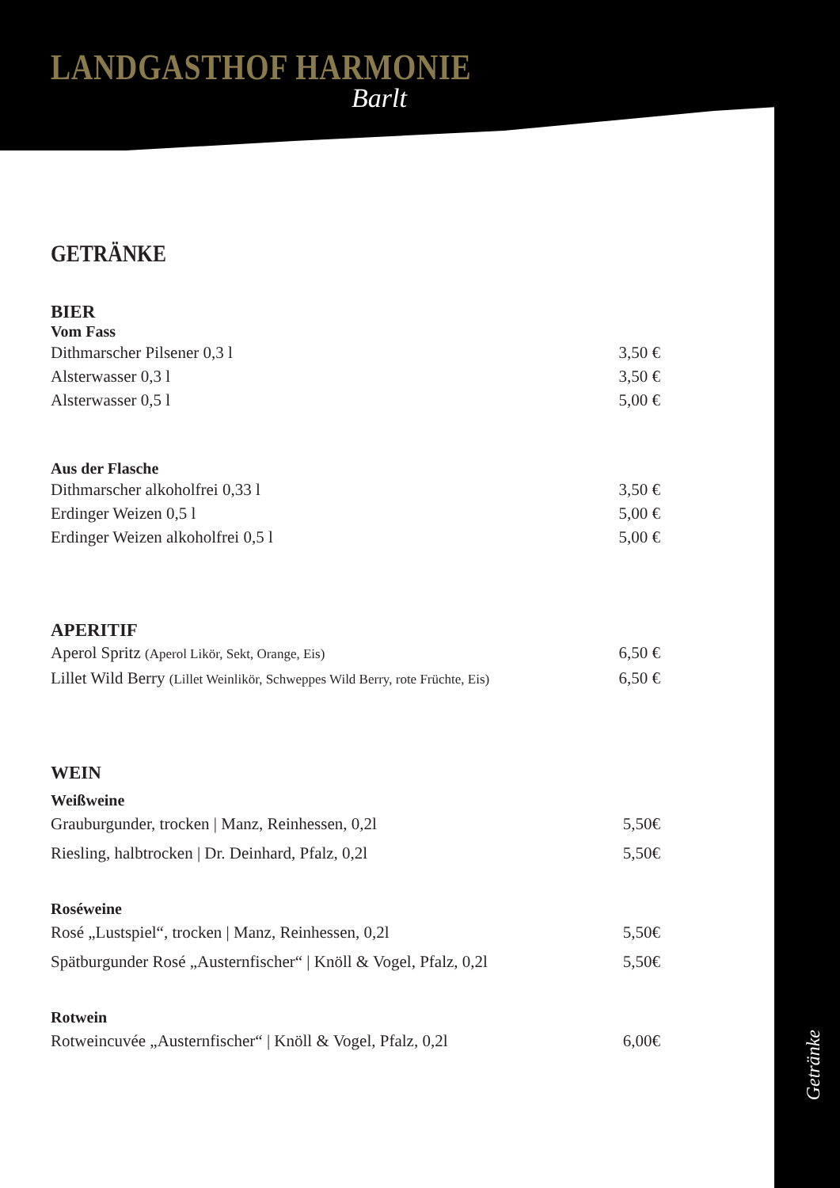LANDGASTHOF HARMONIE
Barlt
GETRÄNKE
BIER
Vom Fass
Dithmarscher Pilsener 0,3 l 3,50 €
Alsterwasser 0,3 l 3,50 €
Alsterwasser 0,5 l 5,00 €
Aus der Flasche
Dithmarscher alkoholfrei 0,33 l 3,50 €
Erdinger Weizen 0,5 l 5,00 €
Erdinger Weizen alkoholfrei 0,5 l 5,00 €
APERITIF
Aperol Spritz (Aperol Likör, Sekt, Orange, Eis) 6,50 €
Lillet Wild Berry (Lillet Weinlikör, Schweppes Wild Berry, rote Früchte, Eis) 6,50 €
WEIN
Weißweine
Grauburgunder, trocken | Manz, Reinhessen, 0,2l 5,50€
Riesling, halbtrocken | Dr. Deinhard, Pfalz, 0,2l 5,50€
Roséweine
Rosé „Lustspiel“, trocken | Manz, Reinhessen, 0,2l 5,50€
Spätburgunder Rosé „Austernfischer“ | Knöll & Vogel, Pfalz, 0,2l 5,50€
Rotwein
Rotweincuvée „Austernfischer“ | Knöll & Vogel, Pfalz, 0,2l 6,00€
Getränke